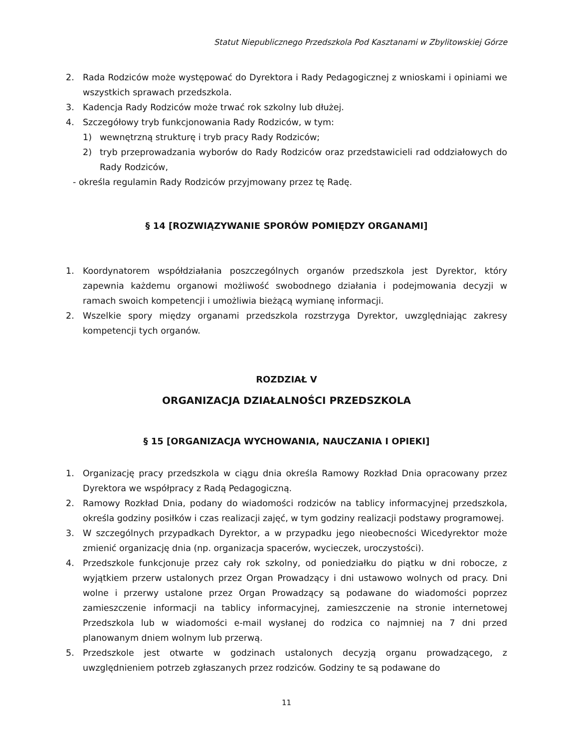Statut Niepublicznego Przedszkola Pod Kasztanami w Zbylitowskiej Górze
2. Rada Rodziców może występować do Dyrektora i Rady Pedagogicznej z wnioskami i opiniami we wszystkich sprawach przedszkola.
3. Kadencja Rady Rodziców może trwać rok szkolny lub dłużej.
4. Szczegółowy tryb funkcjonowania Rady Rodziców, w tym:
1) wewnętrzną strukturę i tryb pracy Rady Rodziców;
2) tryb przeprowadzania wyborów do Rady Rodziców oraz przedstawicieli rad oddziałowych do Rady Rodziców,
- określa regulamin Rady Rodziców przyjmowany przez tę Radę.
§ 14 [ROZWIĄZYWANIE SPORÓW POMIĘDZY ORGANAMI]
1. Koordynatorem współdziałania poszczególnych organów przedszkola jest Dyrektor, który zapewnia każdemu organowi możliwość swobodnego działania i podejmowania decyzji w ramach swoich kompetencji i umożliwia bieżącą wymianę informacji.
2. Wszelkie spory między organami przedszkola rozstrzyga Dyrektor, uwzględniając zakresy kompetencji tych organów.
ROZDZIAŁ V
ORGANIZACJA DZIAŁALNOŚCI PRZEDSZKOLA
§ 15 [ORGANIZACJA WYCHOWANIA, NAUCZANIA I OPIEKI]
1. Organizację pracy przedszkola w ciągu dnia określa Ramowy Rozkład Dnia opracowany przez Dyrektora we współpracy z Radą Pedagogiczną.
2. Ramowy Rozkład Dnia, podany do wiadomości rodziców na tablicy informacyjnej przedszkola, określa godziny posiłków i czas realizacji zajęć, w tym godziny realizacji podstawy programowej.
3. W szczególnych przypadkach Dyrektor, a w przypadku jego nieobecności Wicedyrektor może zmienić organizację dnia (np. organizacja spacerów, wycieczek, uroczystości).
4. Przedszkole funkcjonuje przez cały rok szkolny, od poniedziałku do piątku w dni robocze, z wyjątkiem przerw ustalonych przez Organ Prowadzący i dni ustawowo wolnych od pracy. Dni wolne i przerwy ustalone przez Organ Prowadzący są podawane do wiadomości poprzez zamieszczenie informacji na tablicy informacyjnej, zamieszczenie na stronie internetowej Przedszkola lub w wiadomości e-mail wysłanej do rodzica co najmniej na 7 dni przed planowanym dniem wolnym lub przerwą.
5. Przedszkole jest otwarte w godzinach ustalonych decyzją organu prowadzącego, z uwzględnieniem potrzeb zgłaszanych przez rodziców. Godziny te są podawane do
11